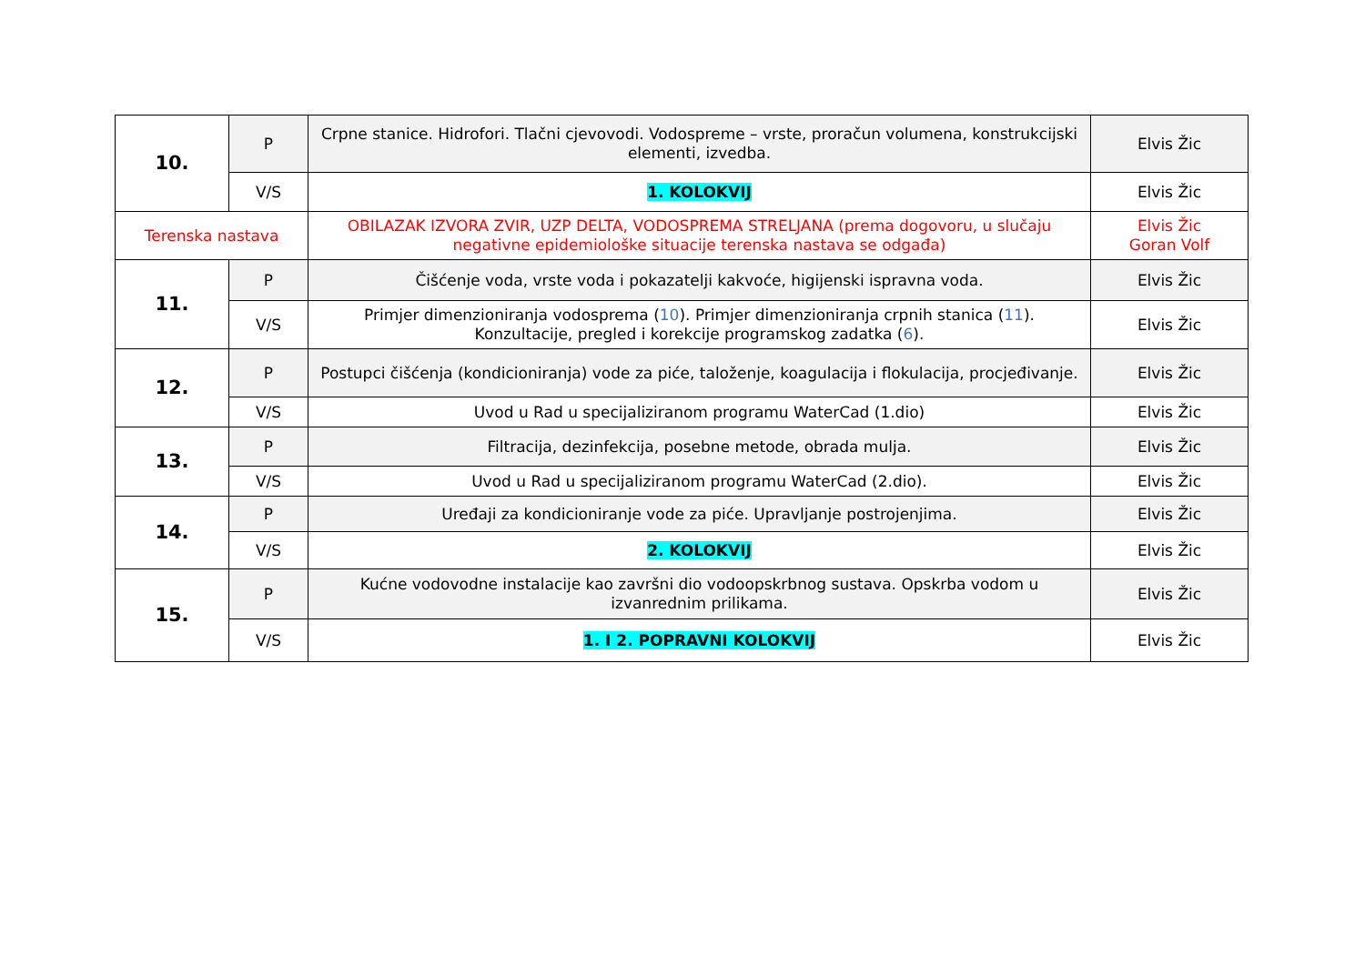| 10. | P | Crpne stanice. Hidrofori. Tlačni cjevovodi. Vodospreme – vrste, proračun volumena, konstrukcijski elementi, izvedba. | Elvis Žic |
| | V/S | 1. KOLOKVIJ | Elvis Žic |
| Terenska nastava | | OBILAZAK IZVORA ZVIR, UZP DELTA, VODOSPREMA STRELJANA (prema dogovoru, u slučaju negativne epidemiološke situacije terenska nastava se odgađa) | Elvis Žic Goran Volf |
| 11. | P | Čišćenje voda, vrste voda i pokazatelji kakvoće, higijenski ispravna voda. | Elvis Žic |
| | V/S | Primjer dimenzioniranja vodosprema ( 10 ). Primjer dimenzioniranja crpnih stanica ( 11 ). Konzultacije, pregled i korekcije programskog zadatka ( 6 ). | Elvis Žic |
| 12. | P | Postupci čišćenja (kondicioniranja) vode za piće, taloženje, koagulacija i flokulacija, procjeđivanje. | Elvis Žic |
| | V/S | Uvod u Rad u specijaliziranom programu WaterCad (1.dio) | Elvis Žic |
| 13. | P | Filtracija, dezinfekcija, posebne metode, obrada mulja. | Elvis Žic |
| | V/S | Uvod u Rad u specijaliziranom programu WaterCad (2.dio). | Elvis Žic |
| 14. | P | Uređaji za kondicioniranje vode za piće. Upravljanje postrojenjima. | Elvis Žic |
| | V/S | 2. KOLOKVIJ | Elvis Žic |
| 15. | P | Kućne vodovodne instalacije kao završni dio vodoopskrbnog sustava. Opskrba vodom u izvanrednim prilikama. | Elvis Žic |
| | V/S | 1. I 2. POPRAVNI KOLOKVIJ | Elvis Žic |